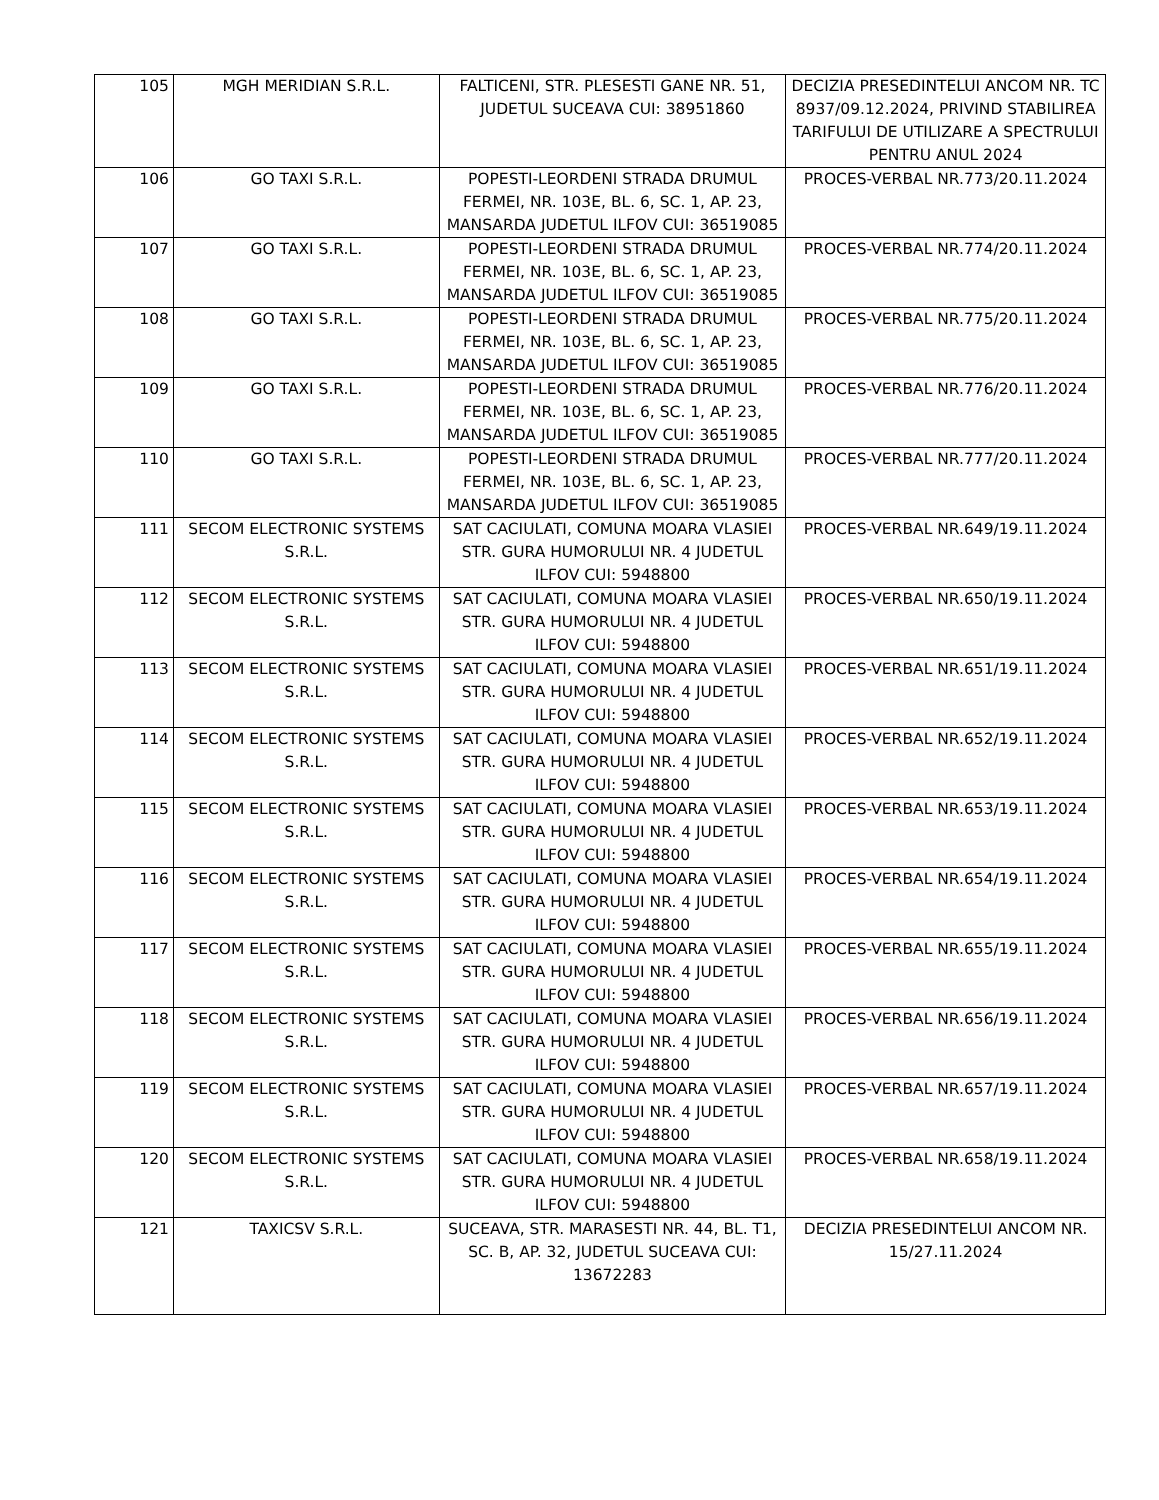| 105 | MGH MERIDIAN S.R.L. | FALTICENI, STR. PLESESTI GANE NR. 51, JUDETUL SUCEAVA CUI: 38951860 | DECIZIA PRESEDINTELUI ANCOM NR. TC 8937/09.12.2024, PRIVIND STABILIREA TARIFULUI DE UTILIZARE A SPECTRULUI PENTRU ANUL 2024 |
| 106 | GO TAXI S.R.L. | POPESTI-LEORDENI STRADA DRUMUL FERMEI, NR. 103E, BL. 6, SC. 1, AP. 23, MANSARDA JUDETUL ILFOV CUI: 36519085 | PROCES-VERBAL NR.773/20.11.2024 |
| 107 | GO TAXI S.R.L. | POPESTI-LEORDENI STRADA DRUMUL FERMEI, NR. 103E, BL. 6, SC. 1, AP. 23, MANSARDA JUDETUL ILFOV CUI: 36519085 | PROCES-VERBAL NR.774/20.11.2024 |
| 108 | GO TAXI S.R.L. | POPESTI-LEORDENI STRADA DRUMUL FERMEI, NR. 103E, BL. 6, SC. 1, AP. 23, MANSARDA JUDETUL ILFOV CUI: 36519085 | PROCES-VERBAL NR.775/20.11.2024 |
| 109 | GO TAXI S.R.L. | POPESTI-LEORDENI STRADA DRUMUL FERMEI, NR. 103E, BL. 6, SC. 1, AP. 23, MANSARDA JUDETUL ILFOV CUI: 36519085 | PROCES-VERBAL NR.776/20.11.2024 |
| 110 | GO TAXI S.R.L. | POPESTI-LEORDENI STRADA DRUMUL FERMEI, NR. 103E, BL. 6, SC. 1, AP. 23, MANSARDA JUDETUL ILFOV CUI: 36519085 | PROCES-VERBAL NR.777/20.11.2024 |
| 111 | SECOM ELECTRONIC SYSTEMS S.R.L. | SAT CACIULATI, COMUNA MOARA VLASIEI STR. GURA HUMORULUI NR. 4 JUDETUL ILFOV CUI: 5948800 | PROCES-VERBAL NR.649/19.11.2024 |
| 112 | SECOM ELECTRONIC SYSTEMS S.R.L. | SAT CACIULATI, COMUNA MOARA VLASIEI STR. GURA HUMORULUI NR. 4 JUDETUL ILFOV CUI: 5948800 | PROCES-VERBAL NR.650/19.11.2024 |
| 113 | SECOM ELECTRONIC SYSTEMS S.R.L. | SAT CACIULATI, COMUNA MOARA VLASIEI STR. GURA HUMORULUI NR. 4 JUDETUL ILFOV CUI: 5948800 | PROCES-VERBAL NR.651/19.11.2024 |
| 114 | SECOM ELECTRONIC SYSTEMS S.R.L. | SAT CACIULATI, COMUNA MOARA VLASIEI STR. GURA HUMORULUI NR. 4 JUDETUL ILFOV CUI: 5948800 | PROCES-VERBAL NR.652/19.11.2024 |
| 115 | SECOM ELECTRONIC SYSTEMS S.R.L. | SAT CACIULATI, COMUNA MOARA VLASIEI STR. GURA HUMORULUI NR. 4 JUDETUL ILFOV CUI: 5948800 | PROCES-VERBAL NR.653/19.11.2024 |
| 116 | SECOM ELECTRONIC SYSTEMS S.R.L. | SAT CACIULATI, COMUNA MOARA VLASIEI STR. GURA HUMORULUI NR. 4 JUDETUL ILFOV CUI: 5948800 | PROCES-VERBAL NR.654/19.11.2024 |
| 117 | SECOM ELECTRONIC SYSTEMS S.R.L. | SAT CACIULATI, COMUNA MOARA VLASIEI STR. GURA HUMORULUI NR. 4 JUDETUL ILFOV CUI: 5948800 | PROCES-VERBAL NR.655/19.11.2024 |
| 118 | SECOM ELECTRONIC SYSTEMS S.R.L. | SAT CACIULATI, COMUNA MOARA VLASIEI STR. GURA HUMORULUI NR. 4 JUDETUL ILFOV CUI: 5948800 | PROCES-VERBAL NR.656/19.11.2024 |
| 119 | SECOM ELECTRONIC SYSTEMS S.R.L. | SAT CACIULATI, COMUNA MOARA VLASIEI STR. GURA HUMORULUI NR. 4 JUDETUL ILFOV CUI: 5948800 | PROCES-VERBAL NR.657/19.11.2024 |
| 120 | SECOM ELECTRONIC SYSTEMS S.R.L. | SAT CACIULATI, COMUNA MOARA VLASIEI STR. GURA HUMORULUI NR. 4 JUDETUL ILFOV CUI: 5948800 | PROCES-VERBAL NR.658/19.11.2024 |
| 121 | TAXICSV S.R.L. | SUCEAVA, STR. MARASESTI NR. 44, BL. T1, SC. B, AP. 32, JUDETUL SUCEAVA CUI: 13672283 | DECIZIA PRESEDINTELUI ANCOM NR. 15/27.11.2024 |